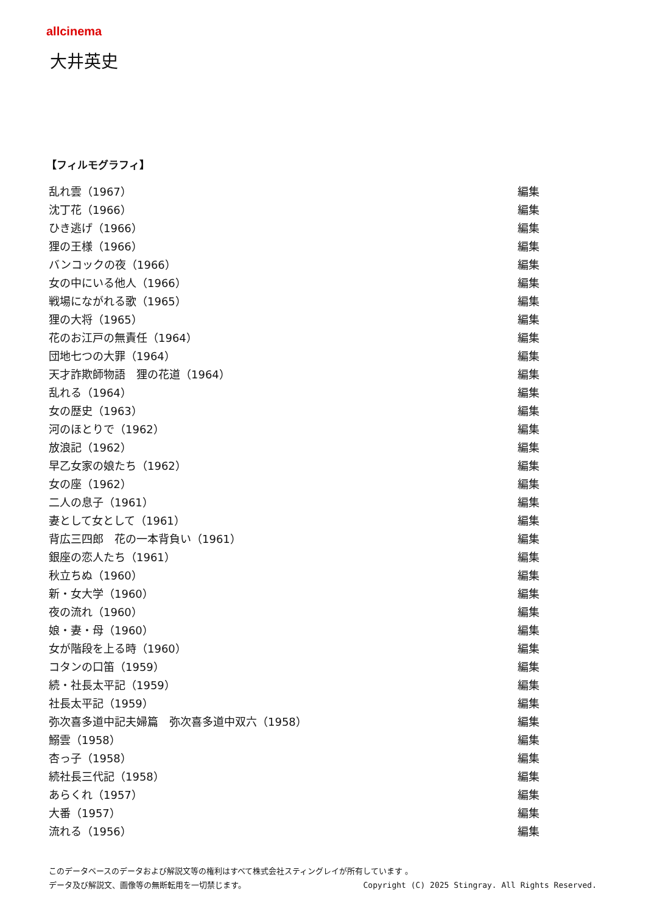allcinema
大井英史
【フィルモグラフィ】
| 乱れ雲（1967） | 編集 |
| 沈丁花（1966） | 編集 |
| ひき逃げ（1966） | 編集 |
| 狸の王様（1966） | 編集 |
| バンコックの夜（1966） | 編集 |
| 女の中にいる他人（1966） | 編集 |
| 戦場にながれる歌（1965） | 編集 |
| 狸の大将（1965） | 編集 |
| 花のお江戸の無責任（1964） | 編集 |
| 団地七つの大罪（1964） | 編集 |
| 天才詐欺師物語 狸の花道（1964） | 編集 |
| 乱れる（1964） | 編集 |
| 女の歴史（1963） | 編集 |
| 河のほとりで（1962） | 編集 |
| 放浪記（1962） | 編集 |
| 早乙女家の娘たち（1962） | 編集 |
| 女の座（1962） | 編集 |
| 二人の息子（1961） | 編集 |
| 妻として女として（1961） | 編集 |
| 背広三四郎 花の一本背負い（1961） | 編集 |
| 銀座の恋人たち（1961） | 編集 |
| 秋立ちぬ（1960） | 編集 |
| 新・女大学（1960） | 編集 |
| 夜の流れ（1960） | 編集 |
| 娘・妻・母（1960） | 編集 |
| 女が階段を上る時（1960） | 編集 |
| コタンの口笛（1959） | 編集 |
| 続・社長太平記（1959） | 編集 |
| 社長太平記（1959） | 編集 |
| 弥次喜多道中記夫婦篇 弥次喜多道中双六（1958） | 編集 |
| 鰯雲（1958） | 編集 |
| 杏っ子（1958） | 編集 |
| 続社長三代記（1958） | 編集 |
| あらくれ（1957） | 編集 |
| 大番（1957） | 編集 |
| 流れる（1956） | 編集 |
このデータベースのデータおよび解説文等の権利はすべて株式会社スティングレイが所有しています 。
データ及び解説文、画像等の無断転用を一切禁じます。 Copyright (C) 2025 Stingray. All Rights Reserved.